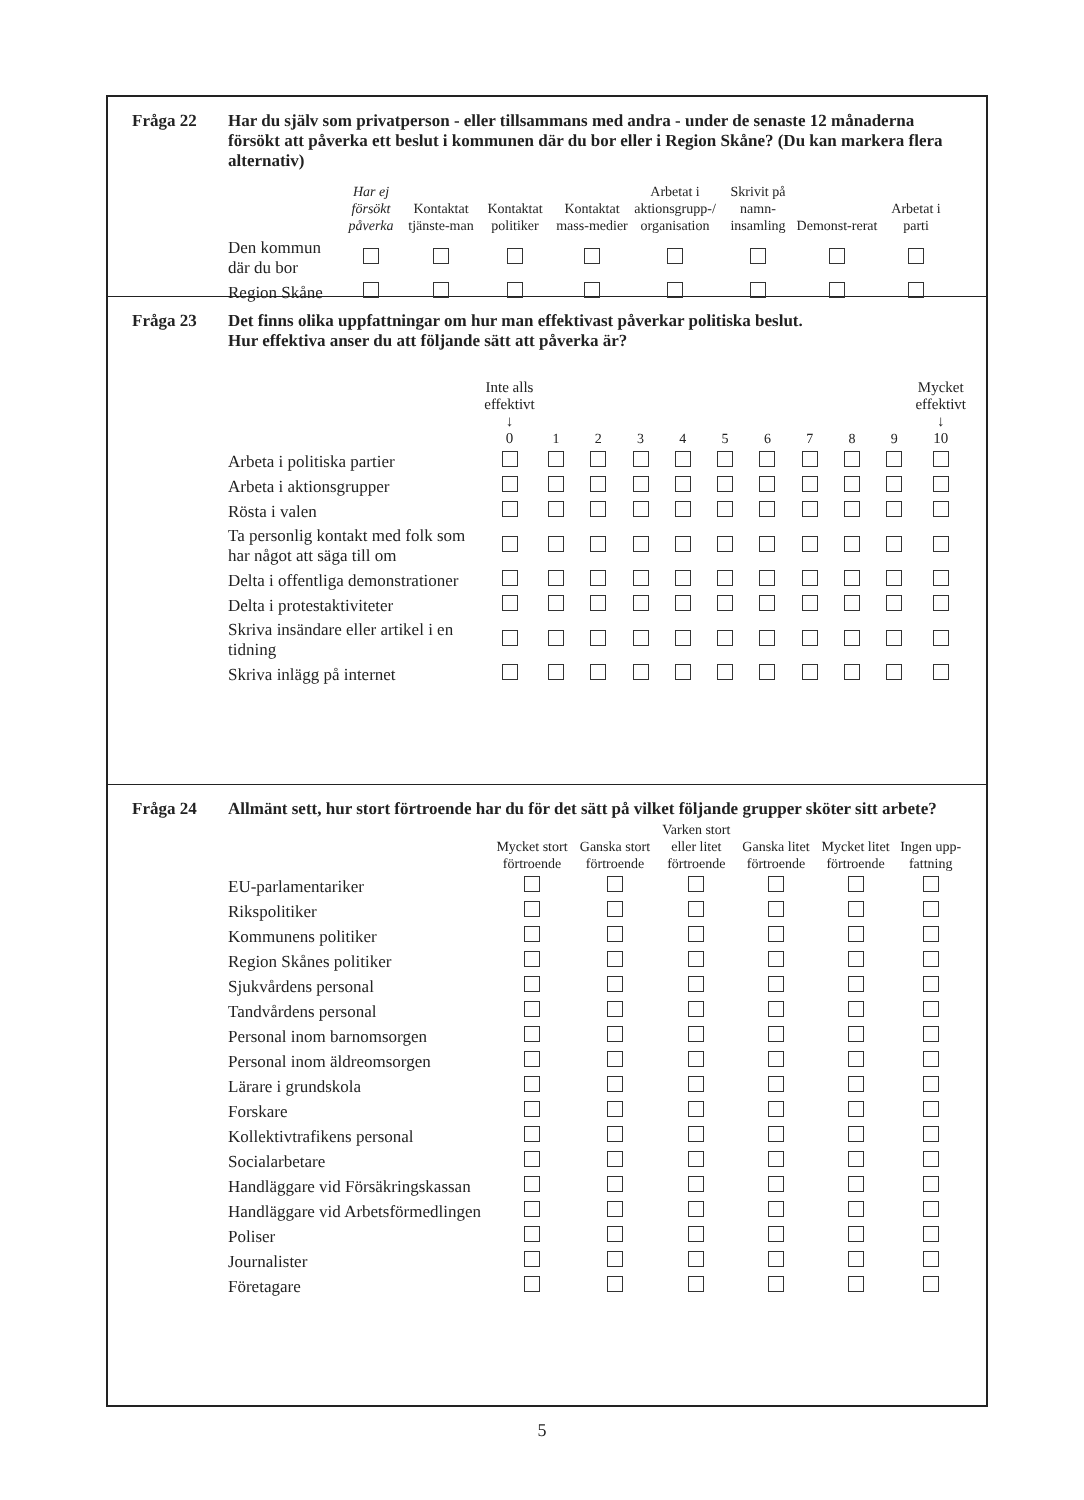Fråga 22 Har du själv som privatperson - eller tillsammans med andra - under de senaste 12 månaderna försökt att påverka ett beslut i kommunen där du bor eller i Region Skåne? (Du kan markera flera alternativ)
| | Har ej försökt påverka | Kontaktat tjänste-man | Kontaktat politiker | Kontaktat mass-medier | Arbetat i aktionsgrupp-/ organisation | Skrivit på namn-insamling | Demonst-rerat | Arbetat i parti |
| --- | --- | --- | --- | --- | --- | --- | --- | --- |
| Den kommun där du bor | | | | | | | | |
| Region Skåne | | | | | | | | |
Fråga 23 Det finns olika uppfattningar om hur man effektivast påverkar politiska beslut.
Hur effektiva anser du att följande sätt att påverka är?
| | Inte alls effektivt ↓ 0 | 1 | 2 | 3 | 4 | 5 | 6 | 7 | 8 | 9 | Mycket effektivt ↓ 10 |
| --- | --- | --- | --- | --- | --- | --- | --- | --- | --- | --- | --- |
| Arbeta i politiska partier | | | | | | | | | | | |
| Arbeta i aktionsgrupper | | | | | | | | | | | |
| Rösta i valen | | | | | | | | | | | |
| Ta personlig kontakt med folk som har något att säga till om | | | | | | | | | | | |
| Delta i offentliga demonstrationer | | | | | | | | | | | |
| Delta i protestaktiviteter | | | | | | | | | | | |
| Skriva insändare eller artikel i en tidning | | | | | | | | | | | |
| Skriva inlägg på internet | | | | | | | | | | | |
Fråga 24 Allmänt sett, hur stort förtroende har du för det sätt på vilket följande grupper sköter sitt arbete?
| | Mycket stort förtroende | Ganska stort förtroende | Varken stort eller litet förtroende | Ganska litet förtroende | Mycket litet förtroende | Ingen upp-fattning |
| --- | --- | --- | --- | --- | --- | --- |
| EU-parlamentariker | | | | | | |
| Rikspolitiker | | | | | | |
| Kommunens politiker | | | | | | |
| Region Skånes politiker | | | | | | |
| Sjukvårdens personal | | | | | | |
| Tandvårdens personal | | | | | | |
| Personal inom barnomsorgen | | | | | | |
| Personal inom äldreomsorgen | | | | | | |
| Lärare i grundskola | | | | | | |
| Forskare | | | | | | |
| Kollektivtrafikens personal | | | | | | |
| Socialarbetare | | | | | | |
| Handläggare vid Försäkringskassan | | | | | | |
| Handläggare vid Arbetsförmedlingen | | | | | | |
| Poliser | | | | | | |
| Journalister | | | | | | |
| Företagare | | | | | | |
5